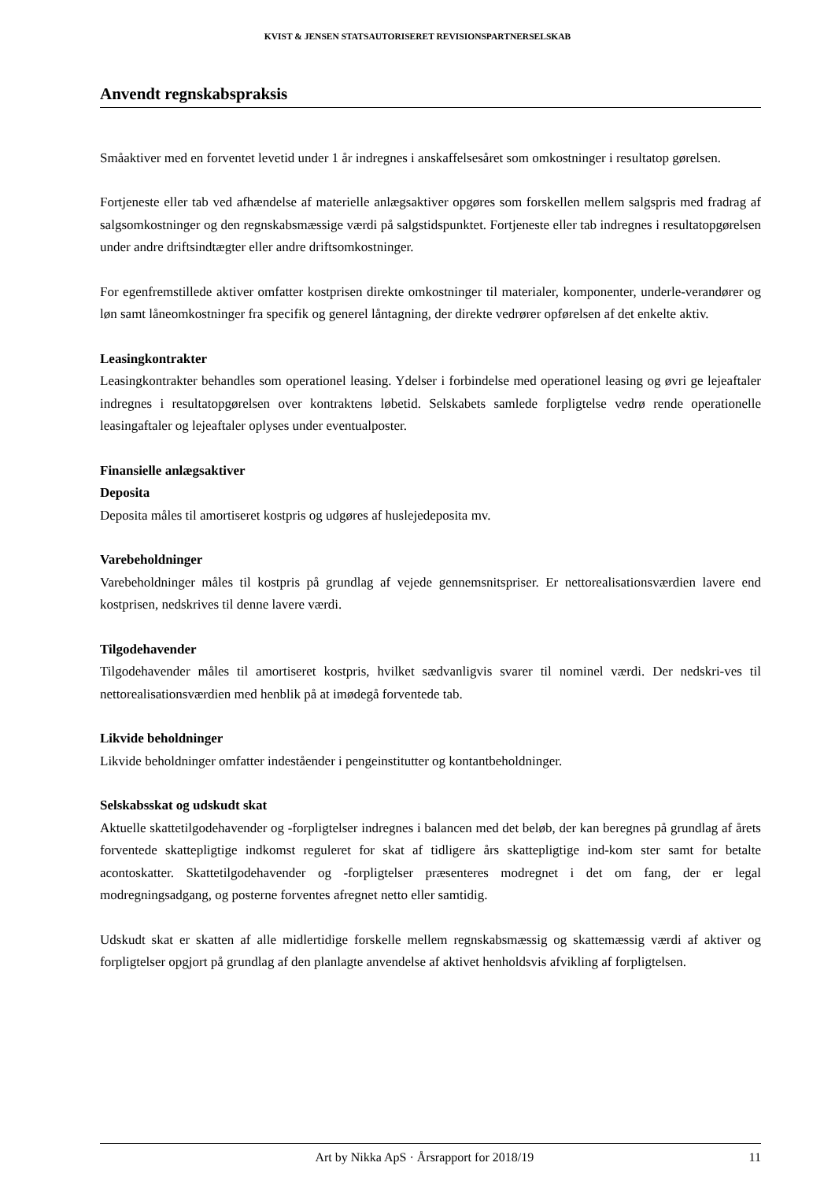KVIST & JENSEN STATSAUTORISERET REVISIONSPARTNERSELSKAB
Anvendt regnskabspraksis
Småaktiver med en forventet levetid under 1 år indregnes i anskaffelsesåret som omkostninger i resultatop gørelsen.
Fortjeneste eller tab ved afhændelse af materielle anlægsaktiver opgøres som forskellen mellem salgspris med fradrag af salgsomkostninger og den regnskabsmæssige værdi på salgstidspunktet. Fortjeneste eller tab indregnes i resultatopgørelsen under andre driftsindtægter eller andre driftsomkostninger.
For egenfremstillede aktiver omfatter kostprisen direkte omkostninger til materialer, komponenter, underle-verandører og løn samt låneomkostninger fra specifik og generel låntagning, der direkte vedrører opførelsen af det enkelte aktiv.
Leasingkontrakter
Leasingkontrakter behandles som operationel leasing. Ydelser i forbindelse med operationel leasing og øvri ge lejeaftaler indregnes i resultatopgørelsen over kontraktens løbetid. Selskabets samlede forpligtelse vedrø rende operationelle leasingaftaler og lejeaftaler oplyses under eventualposter.
Finansielle anlægsaktiver
Deposita
Deposita måles til amortiseret kostpris og udgøres af huslejedeposita mv.
Varebeholdninger
Varebeholdninger måles til kostpris på grundlag af vejede gennemsnitspriser. Er nettorealisationsværdien lavere end kostprisen, nedskrives til denne lavere værdi.
Tilgodehavender
Tilgodehavender måles til amortiseret kostpris, hvilket sædvanligvis svarer til nominel værdi. Der nedskri-ves til nettorealisationsværdien med henblik på at imødegå forventede tab.
Likvide beholdninger
Likvide beholdninger omfatter indeståender i pengeinstitutter og kontantbeholdninger.
Selskabsskat og udskudt skat
Aktuelle skattetilgodehavender og -forpligtelser indregnes i balancen med det beløb, der kan beregnes på grundlag af årets forventede skattepligtige indkomst reguleret for skat af tidligere års skattepligtige ind-kom ster samt for betalte acontoskatter. Skattetilgodehavender og -forpligtelser præsenteres modregnet i det om fang, der er legal modregningsadgang, og posterne forventes afregnet netto eller samtidig.
Udskudt skat er skatten af alle midlertidige forskelle mellem regnskabsmæssig og skattemæssig værdi af aktiver og forpligtelser opgjort på grundlag af den planlagte anvendelse af aktivet henholdsvis afvikling af forpligtelsen.
Art by Nikka ApS · Årsrapport for 2018/19 11